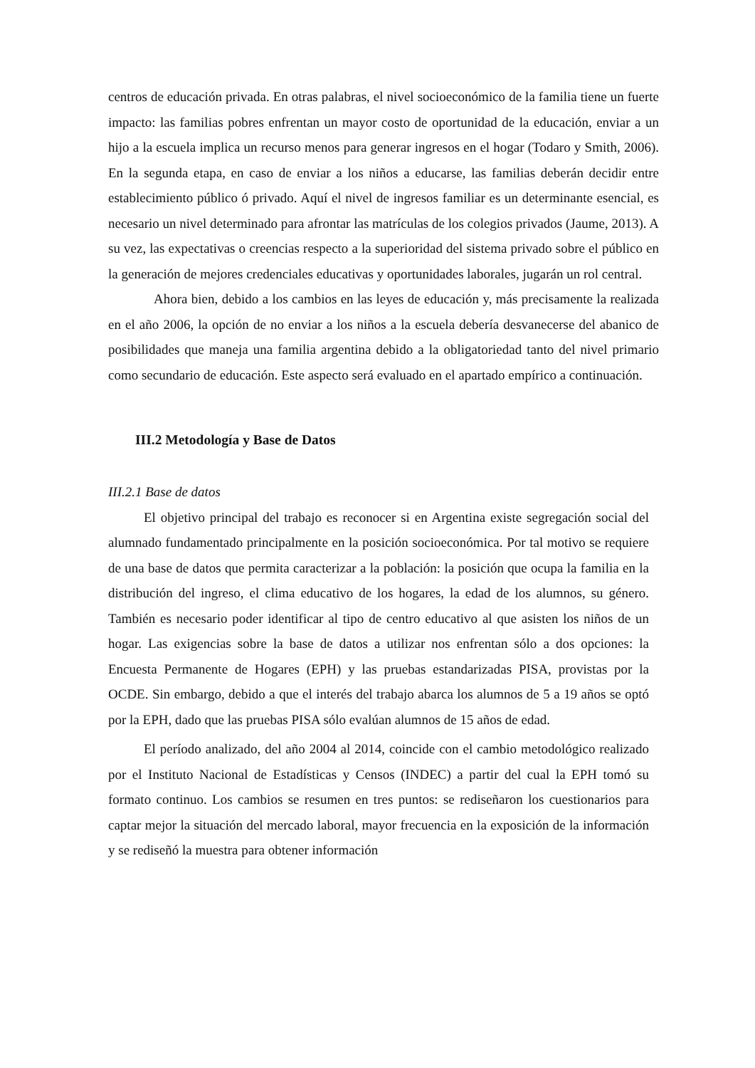centros de educación privada. En otras palabras, el nivel socioeconómico de la familia tiene un fuerte impacto: las familias pobres enfrentan un mayor costo de oportunidad de la educación, enviar a un hijo a la escuela implica un recurso menos para generar ingresos en el hogar (Todaro y Smith, 2006). En la segunda etapa, en caso de enviar a los niños a educarse, las familias deberán decidir entre establecimiento público ó privado. Aquí el nivel de ingresos familiar es un determinante esencial, es necesario un nivel determinado para afrontar las matrículas de los colegios privados (Jaume, 2013). A su vez, las expectativas o creencias respecto a la superioridad del sistema privado sobre el público en la generación de mejores credenciales educativas y oportunidades laborales, jugarán un rol central.
Ahora bien, debido a los cambios en las leyes de educación y, más precisamente la realizada en el año 2006, la opción de no enviar a los niños a la escuela debería desvanecerse del abanico de posibilidades que maneja una familia argentina debido a la obligatoriedad tanto del nivel primario como secundario de educación. Este aspecto será evaluado en el apartado empírico a continuación.
III.2 Metodología y Base de Datos
III.2.1 Base de datos
El objetivo principal del trabajo es reconocer si en Argentina existe segregación social del alumnado fundamentado principalmente en la posición socioeconómica. Por tal motivo se requiere de una base de datos que permita caracterizar a la población: la posición que ocupa la familia en la distribución del ingreso, el clima educativo de los hogares, la edad de los alumnos, su género. También es necesario poder identificar al tipo de centro educativo al que asisten los niños de un hogar. Las exigencias sobre la base de datos a utilizar nos enfrentan sólo a dos opciones: la Encuesta Permanente de Hogares (EPH) y las pruebas estandarizadas PISA, provistas por la OCDE. Sin embargo, debido a que el interés del trabajo abarca los alumnos de 5 a 19 años se optó por la EPH, dado que las pruebas PISA sólo evalúan alumnos de 15 años de edad.
El período analizado, del año 2004 al 2014, coincide con el cambio metodológico realizado por el Instituto Nacional de Estadísticas y Censos (INDEC) a partir del cual la EPH tomó su formato continuo. Los cambios se resumen en tres puntos: se rediseñaron los cuestionarios para captar mejor la situación del mercado laboral, mayor frecuencia en la exposición de la información y se rediseñó la muestra para obtener información